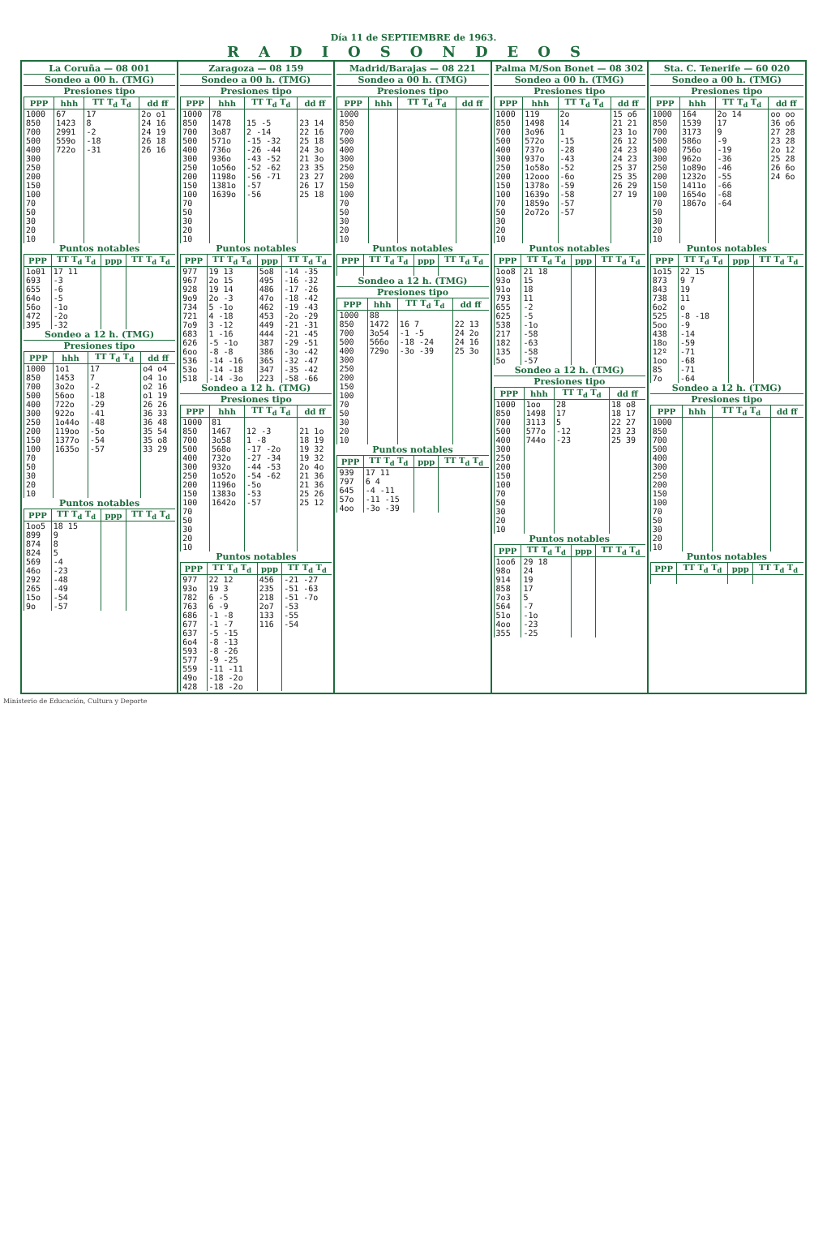Día 11 de SEPTIEMBRE de 1963.
RADIOSONDEOS
La Coruña — 08 001
Sondeo a 00 h. (TMG)
Presiones tipo
| PPP | hhh | TT T<sub>d</sub> T<sub>d</sub> | dd ff |
| --- | --- | --- | --- |
| 1000 | 67 | 17 | 2o o1 |
| 850 | 1423 | 8 | 24 16 |
| 700 | 2991 | -2 | 24 19 |
| 500 | 559o | -18 | 26 18 |
| 400 | 722o | -31 | 26 16 |
| 300 | | | |
| 250 | | | |
| 200 | | | |
| 150 | | | |
| 100 | | | |
| 70 | | | |
| 50 | | | |
| 30 | | | |
| 20 | | | |
| 10 | | | |
Puntos notables
| PPP | TT T<sub>d</sub> T<sub>d</sub> | ppp | TT T<sub>d</sub> T<sub>d</sub> |
| --- | --- | --- | --- |
| 1o01 | 17 11 | | |
| 693 | -3 | | |
| 655 | -6 | | |
| 64o | -5 | | |
| 56o | -1o | | |
| 472 | -2o | | |
| 395 | -32 | | |
Sondeo a 12 h. (TMG)
Presiones tipo
| PPP | hhh | TT T<sub>d</sub> T<sub>d</sub> | dd ff |
| --- | --- | --- | --- |
| 1000 | 1o1 | 17 | o4 o4 |
| 850 | 1453 | 7 | o4 1o |
| 700 | 3o2o | -2 | o2 16 |
| 500 | 56oo | -18 | o1 19 |
| 400 | 722o | -29 | 26 26 |
| 300 | 922o | -41 | 36 33 |
| 250 | 1o44o | -48 | 36 48 |
| 200 | 119oo | -5o | 35 54 |
| 150 | 1377o | -54 | 35 o8 |
| 100 | 1635o | -57 | 33 29 |
| 70 | | | |
| 50 | | | |
| 30 | | | |
| 20 | | | |
| 10 | | | |
Puntos notables
| PPP | TT T<sub>d</sub> T<sub>d</sub> | ppp | TT T<sub>d</sub> T<sub>d</sub> |
| --- | --- | --- | --- |
| 1oo5 | 18 15 | | |
| 899 | 9 | | |
| 874 | 8 | | |
| 824 | 5 | | |
| 569 | -4 | | |
| 46o | -23 | | |
| 292 | -48 | | |
| 265 | -49 | | |
| 15o | -54 | | |
| 9o | -57 | | |
Zaragoza — 08 159
Sondeo a 00 h. (TMG)
Presiones tipo
| PPP | hhh | TT T<sub>d</sub> T<sub>d</sub> | dd ff |
| --- | --- | --- | --- |
| 1000 | 78 | | |
| 850 | 1478 | 15 -5 | 23 14 |
| 700 | 3o87 | 2 -14 | 22 16 |
| 500 | 571o | -15 -32 | 25 18 |
| 400 | 736o | -26 -44 | 24 3o |
| 300 | 936o | -43 -52 | 21 3o |
| 250 | 1o56o | -52 -62 | 23 35 |
| 200 | 1198o | -56 -71 | 23 27 |
| 150 | 1381o | -57 | 26 17 |
| 100 | 1639o | -56 | 25 18 |
| 70 | | | |
| 50 | | | |
| 30 | | | |
| 20 | | | |
| 10 | | | |
Puntos notables
| PPP | TT T<sub>d</sub> T<sub>d</sub> | ppp | TT T<sub>d</sub> T<sub>d</sub> |
| --- | --- | --- | --- |
| 977 | 19 13 | 5o8 | -14 -35 |
| 967 | 2o 15 | 495 | -16 -32 |
| 928 | 19 14 | 486 | -17 -26 |
| 9o9 | 2o -3 | 47o | -18 -42 |
| 734 | 5 -1o | 462 | -19 -43 |
| 721 | 4 -18 | 453 | -2o -29 |
| 7o9 | 3 -12 | 449 | -21 -31 |
| 683 | 1 -16 | 444 | -21 -45 |
| 626 | -5 -1o | 387 | -29 -51 |
| 6oo | -8 -8 | 386 | -3o -42 |
| 536 | -14 -16 | 365 | -32 -47 |
| 53o | -14 -18 | 347 | -35 -42 |
| 518 | -14 -3o | 223 | -58 -66 |
Sondeo a 12 h. (TMG)
Presiones tipo
| PPP | hhh | TT T<sub>d</sub> T<sub>d</sub> | dd ff |
| --- | --- | --- | --- |
| 1000 | 81 | | |
| 850 | 1467 | 12 -3 | 21 1o |
| 700 | 3o58 | 1 -8 | 18 19 |
| 500 | 568o | -17 -2o | 19 32 |
| 400 | 732o | -27 -34 | 19 32 |
| 300 | 932o | -44 -53 | 2o 4o |
| 250 | 1o52o | -54 -62 | 21 36 |
| 200 | 1196o | -5o | 21 36 |
| 150 | 1383o | -53 | 25 26 |
| 100 | 1642o | -57 | 25 12 |
| 70 | | | |
| 50 | | | |
| 30 | | | |
| 20 | | | |
| 10 | | | |
Puntos notables
| PPP | TT T<sub>d</sub> T<sub>d</sub> | ppp | TT T<sub>d</sub> T<sub>d</sub> |
| --- | --- | --- | --- |
| 977 | 22 12 | 456 | -21 -27 |
| 93o | 19 3 | 235 | -51 -63 |
| 782 | 6 -5 | 218 | -51 -7o |
| 763 | 6 -9 | 2o7 | -53 |
| 686 | -1 -8 | 133 | -55 |
| 677 | -1 -7 | 116 | -54 |
| 637 | -5 -15 | | |
| 6o4 | -8 -13 | | |
| 593 | -8 -26 | | |
| 577 | -9 -25 | | |
| 559 | -11 -11 | | |
| 49o | -18 -2o | | |
| 428 | -18 -2o | | |
Madrid/Barajas — 08 221
Sondeo a 00 h. (TMG)
Presiones tipo
| PPP | hhh | TT T<sub>d</sub> T<sub>d</sub> | dd ff |
| --- | --- | --- | --- |
| 1000 | | | |
| 850 | | | |
| 700 | | | |
| 500 | | | |
| 400 | | | |
| 300 | | | |
| 250 | | | |
| 200 | | | |
| 150 | | | |
| 100 | | | |
| 70 | | | |
| 50 | | | |
| 30 | | | |
| 20 | | | |
| 10 | | | |
Puntos notables
| PPP | TT T<sub>d</sub> T<sub>d</sub> | ppp | TT T<sub>d</sub> T<sub>d</sub> |
| --- | --- | --- | --- |
Sondeo a 12 h. (TMG)
Presiones tipo
| PPP | hhh | TT T<sub>d</sub> T<sub>d</sub> | dd ff |
| --- | --- | --- | --- |
| 1000 | 88 | | |
| 850 | 1472 | 16 7 | 22 13 |
| 700 | 3o54 | -1 -5 | 24 2o |
| 500 | 566o | -18 -24 | 24 16 |
| 400 | 729o | -3o -39 | 25 3o |
| 300 | | | |
| 250 | | | |
| 200 | | | |
| 150 | | | |
| 100 | | | |
| 70 | | | |
| 50 | | | |
| 30 | | | |
| 20 | | | |
| 10 | | | |
Puntos notables
| PPP | TT T<sub>d</sub> T<sub>d</sub> | ppp | TT T<sub>d</sub> T<sub>d</sub> |
| --- | --- | --- | --- |
| 939 | 17 11 | | |
| 797 | 6 4 | | |
| 645 | -4 -11 | | |
| 57o | -11 -15 | | |
| 4oo | -3o -39 | | |
Palma M/Son Bonet — 08 302
Sondeo a 00 h. (TMG)
Presiones tipo
| PPP | hhh | TT T<sub>d</sub> T<sub>d</sub> | dd ff |
| --- | --- | --- | --- |
| 1000 | 119 | 2o | 15 o6 |
| 850 | 1498 | 14 | 21 21 |
| 700 | 3o96 | 1 | 23 1o |
| 500 | 572o | -15 | 26 12 |
| 400 | 737o | -28 | 24 23 |
| 300 | 937o | -43 | 24 23 |
| 250 | 1o58o | -52 | 25 37 |
| 200 | 12ooo | -6o | 25 35 |
| 150 | 1378o | -59 | 26 29 |
| 100 | 1639o | -58 | 27 19 |
| 70 | 1859o | -57 | |
| 50 | 2o72o | -57 | |
| 30 | | | |
| 20 | | | |
| 10 | | | |
Puntos notables
| PPP | TT T<sub>d</sub> T<sub>d</sub> | ppp | TT T<sub>d</sub> T<sub>d</sub> |
| --- | --- | --- | --- |
| 1oo8 | 21 18 | | |
| 93o | 15 | | |
| 91o | 18 | | |
| 793 | 11 | | |
| 655 | -2 | | |
| 625 | -5 | | |
| 538 | -1o | | |
| 217 | -58 | | |
| 182 | -63 | | |
| 135 | -58 | | |
| 5o | -57 | | |
Sondeo a 12 h. (TMG)
Presiones tipo
| PPP | hhh | TT T<sub>d</sub> T<sub>d</sub> | dd ff |
| --- | --- | --- | --- |
| 1000 | 1oo | 28 | 18 o8 |
| 850 | 1498 | 17 | 18 17 |
| 700 | 3113 | 5 | 22 27 |
| 500 | 577o | -12 | 23 23 |
| 400 | 744o | -23 | 25 39 |
| 300 | | | |
| 250 | | | |
| 200 | | | |
| 150 | | | |
| 100 | | | |
| 70 | | | |
| 50 | | | |
| 30 | | | |
| 20 | | | |
| 10 | | | |
Puntos notables
| PPP | TT T<sub>d</sub> T<sub>d</sub> | ppp | TT T<sub>d</sub> T<sub>d</sub> |
| --- | --- | --- | --- |
| 1oo6 | 29 18 | | |
| 98o | 24 | | |
| 914 | 19 | | |
| 858 | 17 | | |
| 7o3 | 5 | | |
| 564 | -7 | | |
| 51o | -1o | | |
| 4oo | -23 | | |
| 355 | -25 | | |
Sta. C. Tenerife — 60 020
Sondeo a 00 h. (TMG)
Presiones tipo
| PPP | hhh | TT T<sub>d</sub> T<sub>d</sub> | dd ff |
| --- | --- | --- | --- |
| 1000 | 164 | 2o 14 | oo oo |
| 850 | 1539 | 17 | 36 o6 |
| 700 | 3173 | 9 | 27 28 |
| 500 | 586o | -9 | 23 28 |
| 400 | 756o | -19 | 2o 12 |
| 300 | 962o | -36 | 25 28 |
| 250 | 1o89o | -46 | 26 6o |
| 200 | 1232o | -55 | 24 6o |
| 150 | 1411o | -66 | |
| 100 | 1654o | -68 | |
| 70 | 1867o | -64 | |
| 50 | | | |
| 30 | | | |
| 20 | | | |
| 10 | | | |
Puntos notables
| PPP | TT T<sub>d</sub> T<sub>d</sub> | ppp | TT T<sub>d</sub> T<sub>d</sub> |
| --- | --- | --- | --- |
| 1o15 | 22 15 | | |
| 873 | 9 7 | | |
| 843 | 19 | | |
| 738 | 11 | | |
| 6o2 | o | | |
| 525 | -8 -18 | | |
| 5oo | -9 | | |
| 438 | -14 | | |
| 18o | -59 | | |
| 12º | -71 | | |
| 1oo | -68 | | |
| 85 | -71 | | |
| 7o | -64 | | |
Sondeo a 12 h. (TMG)
Presiones tipo
| PPP | hhh | TT T<sub>d</sub> T<sub>d</sub> | dd ff |
| --- | --- | --- | --- |
| 1000 | | | |
| 850 | | | |
| 700 | | | |
| 500 | | | |
| 400 | | | |
| 300 | | | |
| 250 | | | |
| 200 | | | |
| 150 | | | |
| 100 | | | |
| 70 | | | |
| 50 | | | |
| 30 | | | |
| 20 | | | |
| 10 | | | |
Puntos notables
| PPP | TT T<sub>d</sub> T<sub>d</sub> | ppp | TT T<sub>d</sub> T<sub>d</sub> |
| --- | --- | --- | --- |
Ministerio de Educación, Cultura y Deporte